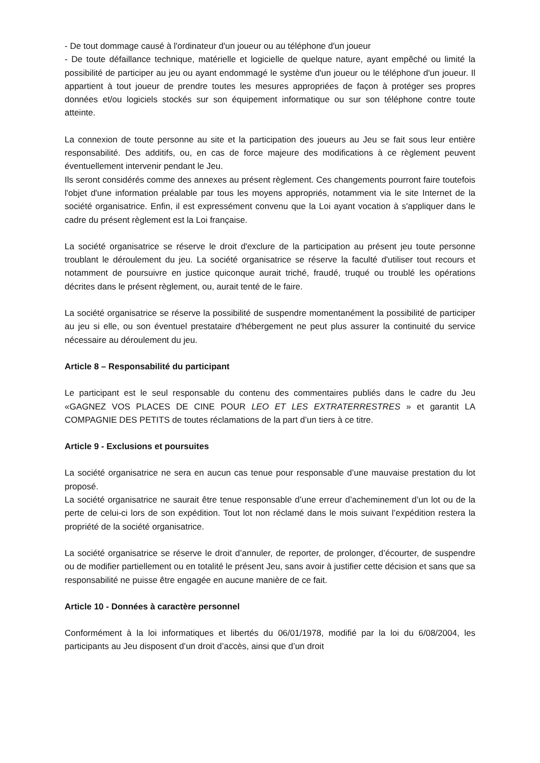- De tout dommage causé à l'ordinateur d'un joueur ou au téléphone d'un joueur
- De toute défaillance technique, matérielle et logicielle de quelque nature, ayant empêché ou limité la possibilité de participer au jeu ou ayant endommagé le système d'un joueur ou le téléphone d'un joueur. Il appartient à tout joueur de prendre toutes les mesures appropriées de façon à protéger ses propres données et/ou logiciels stockés sur son équipement informatique ou sur son téléphone contre toute atteinte.
La connexion de toute personne au site et la participation des joueurs au Jeu se fait sous leur entière responsabilité. Des additifs, ou, en cas de force majeure des modifications à ce règlement peuvent éventuellement intervenir pendant le Jeu.
Ils seront considérés comme des annexes au présent règlement. Ces changements pourront faire toutefois l'objet d'une information préalable par tous les moyens appropriés, notamment via le site Internet de la société organisatrice. Enfin, il est expressément convenu que la Loi ayant vocation à s'appliquer dans le cadre du présent règlement est la Loi française.
La société organisatrice se réserve le droit d'exclure de la participation au présent jeu toute personne troublant le déroulement du jeu. La société organisatrice se réserve la faculté d'utiliser tout recours et notamment de poursuivre en justice quiconque aurait triché, fraudé, truqué ou troublé les opérations décrites dans le présent règlement, ou, aurait tenté de le faire.
La société organisatrice se réserve la possibilité de suspendre momentanément la possibilité de participer au jeu si elle, ou son éventuel prestataire d'hébergement ne peut plus assurer la continuité du service nécessaire au déroulement du jeu.
Article 8 – Responsabilité du participant
Le participant est le seul responsable du contenu des commentaires publiés dans le cadre du Jeu «GAGNEZ VOS PLACES DE CINE POUR LEO ET LES EXTRATERRESTRES » et garantit LA COMPAGNIE DES PETITS de toutes réclamations de la part d’un tiers à ce titre.
Article 9 - Exclusions et poursuites
La société organisatrice ne sera en aucun cas tenue pour responsable d’une mauvaise prestation du lot proposé.
La société organisatrice ne saurait être tenue responsable d’une erreur d’acheminement d’un lot ou de la perte de celui-ci lors de son expédition. Tout lot non réclamé dans le mois suivant l’expédition restera la propriété de la société organisatrice.
La société organisatrice se réserve le droit d’annuler, de reporter, de prolonger, d’écourter, de suspendre ou de modifier partiellement ou en totalité le présent Jeu, sans avoir à justifier cette décision et sans que sa responsabilité ne puisse être engagée en aucune manière de ce fait.
Article 10 - Données à caractère personnel
Conformément à la loi informatiques et libertés du 06/01/1978, modifié par la loi du 6/08/2004, les participants au Jeu disposent d’un droit d’accès, ainsi que d’un droit